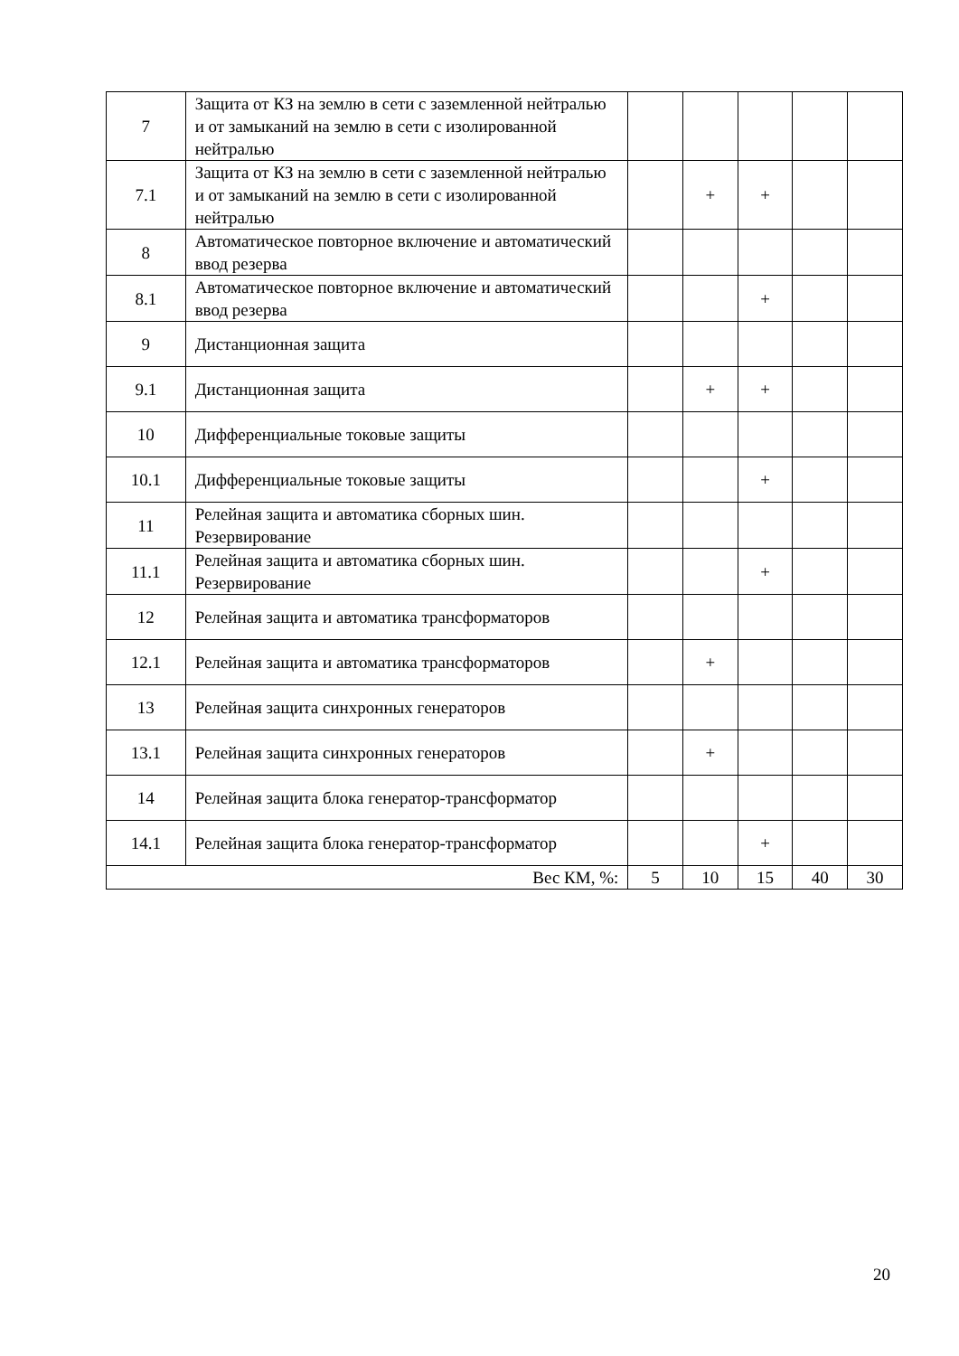| 7 | Защита от КЗ на землю в сети с заземленной нейтралью и от замыканий на землю в сети с изолированной нейтралью | | | | | |
| 7.1 | Защита от КЗ на землю в сети с заземленной нейтралью и от замыканий на землю в сети с изолированной нейтралью | | + | + | | |
| 8 | Автоматическое повторное включение и автоматический ввод резерва | | | | | |
| 8.1 | Автоматическое повторное включение и автоматический ввод резерва | | | + | | |
| 9 | Дистанционная защита | | | | | |
| 9.1 | Дистанционная защита | | + | + | | |
| 10 | Дифференциальные токовые защиты | | | | | |
| 10.1 | Дифференциальные токовые защиты | | | + | | |
| 11 | Релейная защита и автоматика сборных шин. Резервирование | | | | | |
| 11.1 | Релейная защита и автоматика сборных шин. Резервирование | | | + | | |
| 12 | Релейная защита и автоматика трансформаторов | | | | | |
| 12.1 | Релейная защита и автоматика трансформаторов | | + | | | |
| 13 | Релейная защита синхронных генераторов | | | | | |
| 13.1 | Релейная защита синхронных генераторов | | + | | | |
| 14 | Релейная защита блока генератор-трансформатор | | | | | |
| 14.1 | Релейная защита блока генератор-трансформатор | | | + | | |
| Вес КМ, %: | | 5 | 10 | 15 | 40 | 30 |
20